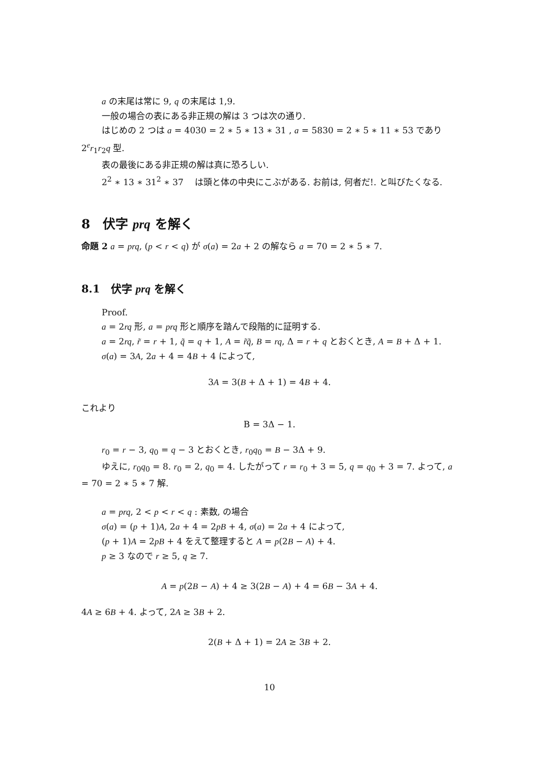a の末尾は常に 9, q の末尾は 1,9.
一般の場合の表にある非正規の解は 3 つは次の通り.
はじめの 2 つは a = 4030 = 2 ∗ 5 ∗ 13 ∗ 31 , a = 5830 = 2 ∗ 5 ∗ 11 ∗ 53 であり 2<sup>e</sup>r<sub>1</sub>r<sub>2</sub>q 型.
表の最後にある非正規の解は真に恐ろしい.
2<sup>2</sup> ∗ 13 ∗ 31<sup>2</sup> ∗ 37 　は頭と体の中央にこぶがある. お前は, 何者だ!. と叫びたくなる.
8　伏字 prq を解く
命題 2 a = prq, (p < r < q) が σ(a) = 2a + 2 の解なら a = 70 = 2 ∗ 5 ∗ 7.
8.1　伏字 prq を解く
Proof.
a = 2rq 形, a = prq 形と順序を踏んで段階的に証明する.
a = 2rq, r̃ = r + 1, q̃ = q + 1, A = r̃q̃, B = rq, Δ = r + q とおくとき, A = B + Δ + 1.
σ(a) = 3A, 2a + 4 = 4B + 4 によって,
3A = 3(B + Δ + 1) = 4B + 4.
これより
B = 3Δ − 1.
r<sub>0</sub> = r − 3, q<sub>0</sub> = q − 3 とおくとき, r<sub>0</sub>q<sub>0</sub> = B − 3Δ + 9.
ゆえに, r<sub>0</sub>q<sub>0</sub> = 8. r<sub>0</sub> = 2, q<sub>0</sub> = 4. したがって r = r<sub>0</sub> + 3 = 5, q = q<sub>0</sub> + 3 = 7. よって, a = 70 = 2 ∗ 5 ∗ 7 解.
a = prq, 2 < p < r < q : 素数, の場合
σ(a) = (p + 1)A, 2a + 4 = 2pB + 4, σ(a) = 2a + 4 によって,
(p + 1)A = 2pB + 4 をえて整理すると A = p(2B − A) + 4.
p ≥ 3 なので r ≥ 5, q ≥ 7.
A = p(2B − A) + 4 ≥ 3(2B − A) + 4 = 6B − 3A + 4.
4A ≥ 6B + 4. よって, 2A ≥ 3B + 2.
2(B + Δ + 1) = 2A ≥ 3B + 2.
10